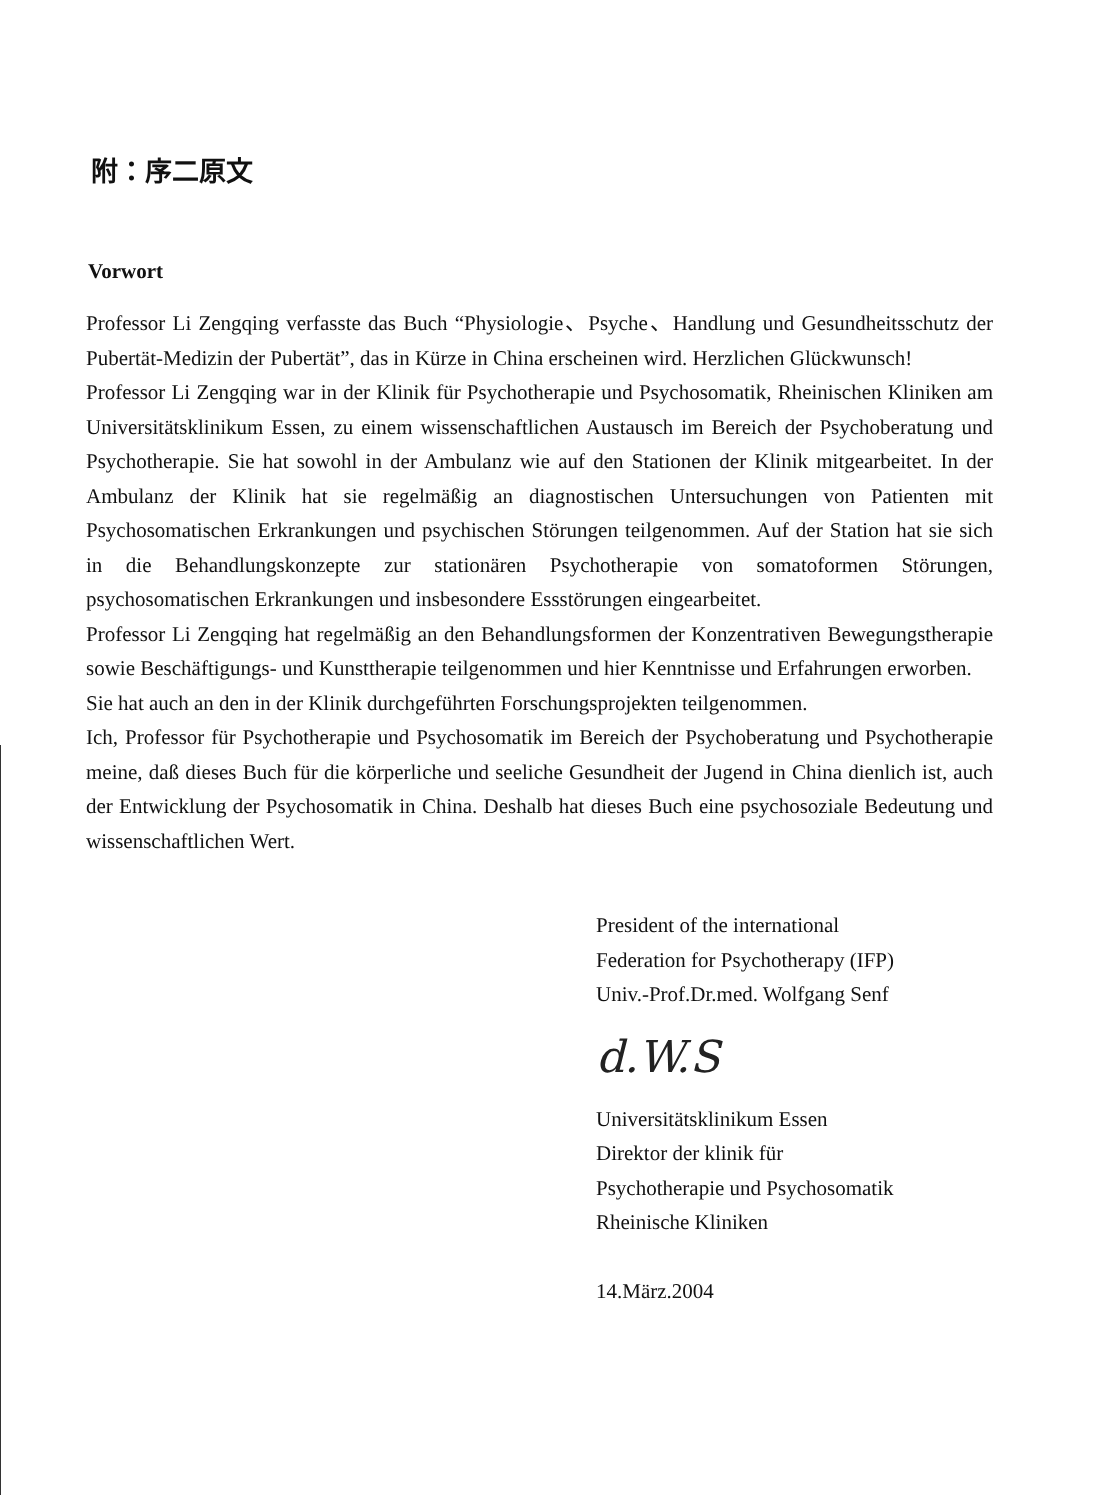附：序二原文
Vorwort
Professor Li Zengqing verfasste das Buch “Physiologie、Psyche、Handlung und Gesundheitsschutz der Pubertät-Medizin der Pubertät”, das in Kürze in China erscheinen wird. Herzlichen Glückwunsch!
Professor Li Zengqing war in der Klinik für Psychotherapie und Psychosomatik, Rheinischen Kliniken am Universitätsklinikum Essen, zu einem wissenschaftlichen Austausch im Bereich der Psychoberatung und Psychotherapie. Sie hat sowohl in der Ambulanz wie auf den Stationen der Klinik mitgearbeitet. In der Ambulanz der Klinik hat sie regelmäßig an diagnostischen Untersuchungen von Patienten mit Psychosomatischen Erkrankungen und psychischen Störungen teilgenommen. Auf der Station hat sie sich in die Behandlungskonzepte zur stationären Psychotherapie von somatoformen Störungen, psychosomatischen Erkrankungen und insbesondere Essstörungen eingearbeitet.
Professor Li Zengqing hat regelmäßig an den Behandlungsformen der Konzentrativen Bewegungstherapie sowie Beschäftigungs- und Kunsttherapie teilgenommen und hier Kenntnisse und Erfahrungen erworben.
Sie hat auch an den in der Klinik durchgeführten Forschungsprojekten teilgenommen.
Ich, Professor für Psychotherapie und Psychosomatik im Bereich der Psychoberatung und Psychotherapie meine, daß dieses Buch für die körperliche und seeliche Gesundheit der Jugend in China dienlich ist, auch der Entwicklung der Psychosomatik in China. Deshalb hat dieses Buch eine psychosoziale Bedeutung und wissenschaftlichen Wert.
President of the international
Federation for Psychotherapy (IFP)
Univ.-Prof.Dr.med. Wolfgang Senf
d.W.S
Universitätsklinikum Essen
Direktor der klinik für
Psychotherapie und Psychosomatik
Rheinische Kliniken
14.März.2004